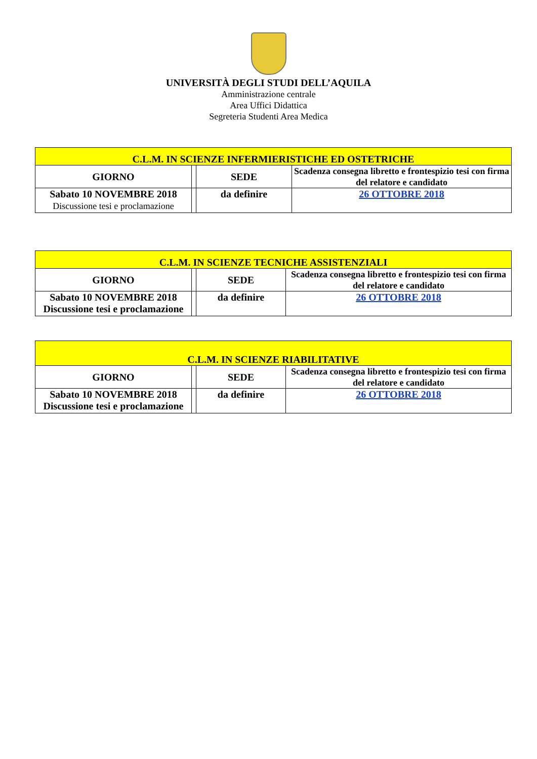UNIVERSITÀ DEGLI STUDI DELL’AQUILA
Amministrazione centrale
Area Uffici Didattica
Segreteria Studenti Area Medica
| C.L.M. IN SCIENZE INFERMIERISTICHE ED OSTETRICHE | | | |
| GIORNO | | SEDE | Scadenza consegna libretto e frontespizio tesi con firma del relatore e candidato |
| Sabato 10 NOVEMBRE 2018 Discussione tesi e proclamazione | | da definire | 26 OTTOBRE 2018 |
| C.L.M. IN SCIENZE TECNICHE ASSISTENZIALI | | | |
| GIORNO | | SEDE | Scadenza consegna libretto e frontespizio tesi con firma del relatore e candidato |
| Sabato 10 NOVEMBRE 2018 Discussione tesi e proclamazione | | da definire | 26 OTTOBRE 2018 |
| C.L.M. IN SCIENZE RIABILITATIVE | | | |
| GIORNO | | SEDE | Scadenza consegna libretto e frontespizio tesi con firma del relatore e candidato |
| Sabato 10 NOVEMBRE 2018 Discussione tesi e proclamazione | | da definire | 26 OTTOBRE 2018 |